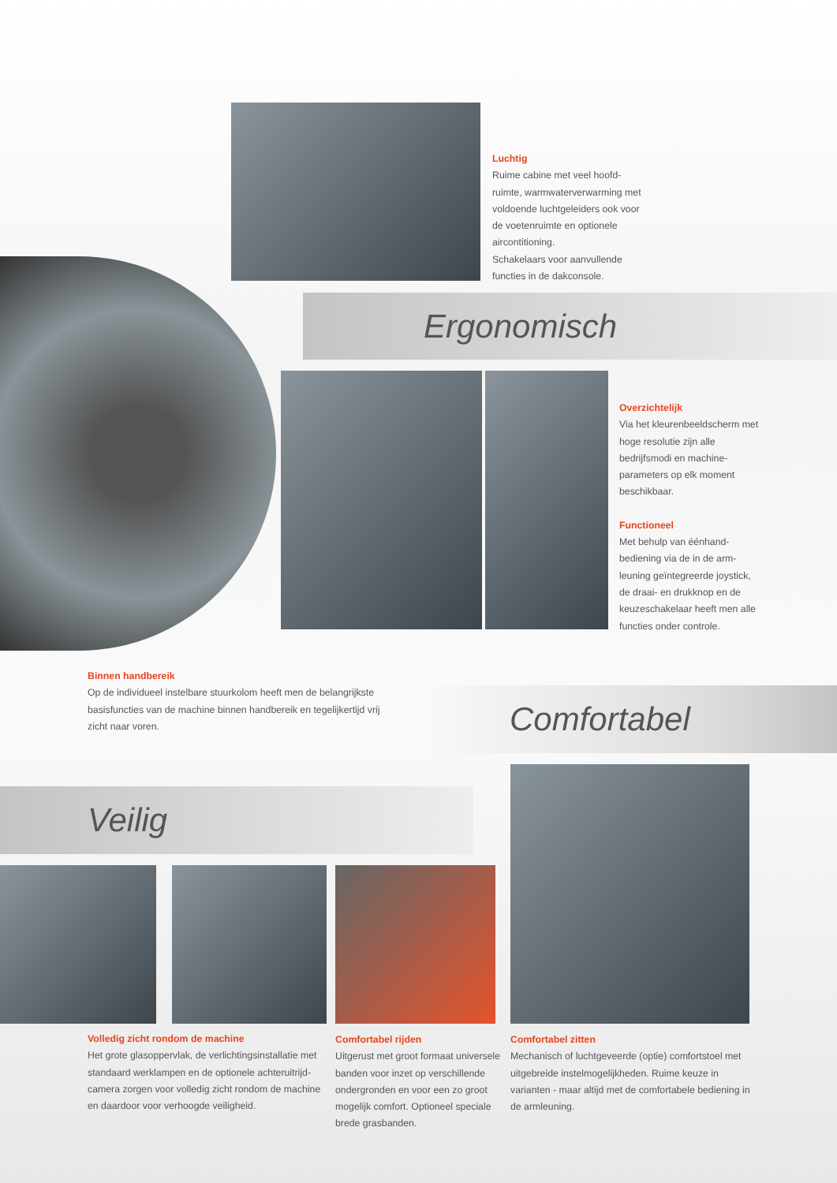Luchtig
Ruime cabine met veel hoofd-ruimte, warmwaterverwarming met voldoende luchtgeleiders ook voor de voetenruimte en optionele aircontitioning.
Schakelaars voor aanvullende functies in de dakconsole.
Ergonomisch
Overzichtelijk
Via het kleurenbeeldscherm met hoge resolutie zijn alle bedrijfsmodi en machine-parameters op elk moment beschikbaar.
Functioneel
Met behulp van éénhand-bediening via de in de arm-leuning geïntegreerde joystick, de draai- en drukknop en de keuzeschakelaar heeft men alle functies onder controle.
Binnen handbereik
Op de individueel instelbare stuurkolom heeft men de belangrijkste basisfuncties van de machine binnen handbereik en tegelijkertijd vrij zicht naar voren.
Comfortabel
Veilig
Volledig zicht rondom de machine
Het grote glasoppervlak, de verlichtingsinstallatie met standaard werklampen en de optionele achteruitrijd-camera zorgen voor volledig zicht rondom de machine en daardoor voor verhoogde veiligheid.
Comfortabel rijden
Uitgerust met groot formaat universele banden voor inzet op verschillende ondergronden en voor een zo groot mogelijk comfort. Optioneel speciale brede grasbanden.
Comfortabel zitten
Mechanisch of luchtgeveerde (optie) comfortstoel met uitgebreide instelmogelijkheden. Ruime keuze in varianten - maar altijd met de comfortabele bediening in de armleuning.